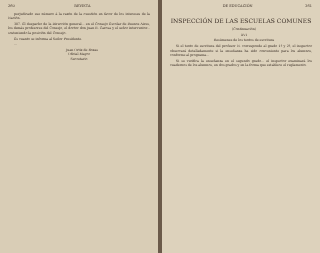260 REVISTA
perjudicado ese número á la razón de la cuestión en favor de los intereses de la Nación.
387. El despacho de la Dirección general... en el Consejo Escolar de Buenos Aires, los demás profesores del Consejo, el doctor don Juan B. Carosa y el señor interventor... sosteniendo la posición del Consejo.
Es cuanto se informa al Señor Presidente.
...
Juan Ortiz de Rozas
Oficial Mayor
Secretario
DE EDUCACIÓN 261
INSPECCIÓN DE LAS ESCUELAS COMUNES
(Continuación)
XVI
Resúmenes de los textos de escritura
Si el texto de escritura del profesor N. corresponde al grado 1º y 2º, el inspector observará detalladamente si la enseñanza ha sido conveniente para los alumnos, conforme al programa...
Si se verifica la enseñanza en el segundo grado... el inspector examinará los cuadernos de los alumnos, en dos grados y en la forma que establece el reglamento.